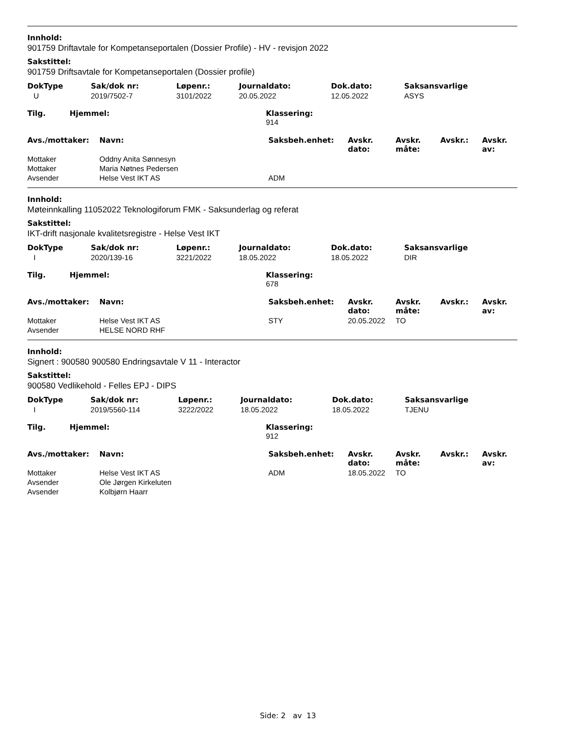Innhold:
901759 Driftavtale for Kompetanseportalen (Dossier Profile) - HV - revisjon 2022
Sakstittel:
901759 Driftsavtale for Kompetanseportalen (Dossier profile)
| DokType | Sak/dok nr: | Løpenr.: | Journaldato: | Dok.dato: | Saksansvarlige |
| --- | --- | --- | --- | --- | --- |
| U | 2019/7502-7 | 3101/2022 | 20.05.2022 | 12.05.2022 | ASYS |
| Tilg. | Hjemmel: | Klassering: 914 |
| --- | --- | --- |
| Avs./mottaker: | Navn: | Saksbeh.enhet: | Avskr. dato: | Avskr. måte: | Avskr.: | Avskr. av: |
| --- | --- | --- | --- | --- | --- | --- |
| Mottaker | Oddny Anita Sønnesyn | | | | | |
| Mottaker | Maria Nøtnes Pedersen | | | | | |
| Avsender | Helse Vest IKT AS | ADM | | | | |
Innhold:
Møteinnkalling 11052022 Teknologiforum FMK - Saksunderlag og referat
Sakstittel:
IKT-drift nasjonale kvalitetsregistre - Helse Vest IKT
| DokType | Sak/dok nr: | Løpenr.: | Journaldato: | Dok.dato: | Saksansvarlige |
| --- | --- | --- | --- | --- | --- |
| I | 2020/139-16 | 3221/2022 | 18.05.2022 | 18.05.2022 | DIR |
| Tilg. | Hjemmel: | Klassering: 678 |
| --- | --- | --- |
| Avs./mottaker: | Navn: | Saksbeh.enhet: | Avskr. dato: | Avskr. måte: | Avskr.: | Avskr. av: |
| --- | --- | --- | --- | --- | --- | --- |
| Mottaker | Helse Vest IKT AS | STY | 20.05.2022 | TO | | |
| Avsender | HELSE NORD RHF | | | | | |
Innhold:
Signert : 900580 900580 Endringsavtale V 11 - Interactor
Sakstittel:
900580 Vedlikehold - Felles EPJ - DIPS
| DokType | Sak/dok nr: | Løpenr.: | Journaldato: | Dok.dato: | Saksansvarlige |
| --- | --- | --- | --- | --- | --- |
| I | 2019/5560-114 | 3222/2022 | 18.05.2022 | 18.05.2022 | TJENU |
| Tilg. | Hjemmel: | Klassering: 912 |
| --- | --- | --- |
| Avs./mottaker: | Navn: | Saksbeh.enhet: | Avskr. dato: | Avskr. måte: | Avskr.: | Avskr. av: |
| --- | --- | --- | --- | --- | --- | --- |
| Mottaker | Helse Vest IKT AS | ADM | 18.05.2022 | TO | | |
| Avsender | Ole Jørgen Kirkeluten | | | | | |
| Avsender | Kolbjørn Haarr | | | | | |
Side: 2 av 13